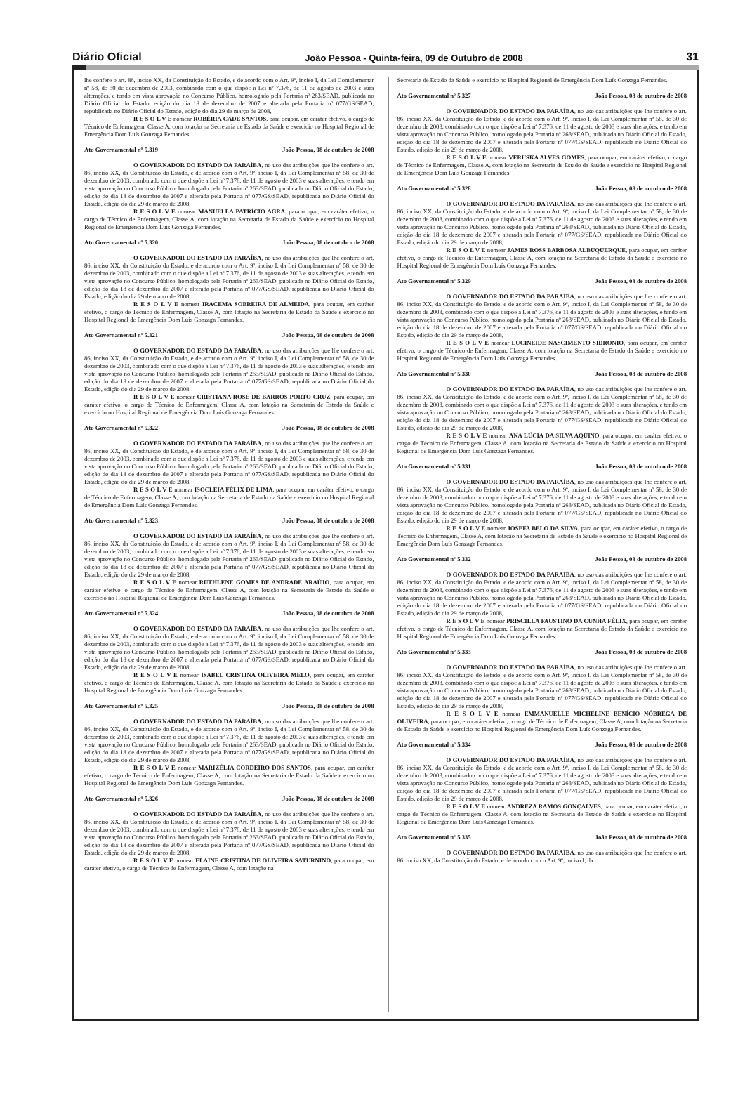Diário Oficial João Pessoa - Quinta-feira, 09 de Outubro de 2008 31
lhe confere o art. 86, inciso XX, da Constituição do Estado, e de acordo com o Art. 9º, inciso I, da Lei Complementar nº 58, de 30 de dezembro de 2003, combinado com o que dispõe a Lei nº 7.376, de 11 de agosto de 2003 e suas alterações, e tendo em vista aprovação no Concurso Público, homologado pela Portaria nº 263/SEAD, publicada no Diário Oficial do Estado, edição do dia 18 de dezembro de 2007 e alterada pela Portaria nº 077/GS/SEAD, republicada no Diário Oficial do Estado, edição do dia 29 de março de 2008,
R E S O L V E nomear ROBÉRIA CADE SANTOS, para ocupar, em caráter efetivo, o cargo de Técnico de Enfermagem, Classe A, com lotação na Secretaria de Estado da Saúde e exercício no Hospital Regional de Emergência Dom Luís Gonzaga Fernandes.
Ato Governamental nº 5.319 João Pessoa, 08 de outubro de 2008
O GOVERNADOR DO ESTADO DA PARAÍBA, no uso das atribuições que lhe confere o art. 86, inciso XX, da Constituição do Estado, e de acordo com o Art. 9º, inciso I, da Lei Complementar nº 58, de 30 de dezembro de 2003, combinado com o que dispõe a Lei nº 7.376, de 11 de agosto de 2003 e suas alterações, e tendo em vista aprovação no Concurso Público, homologado pela Portaria nº 263/SEAD, publicada no Diário Oficial do Estado, edição do dia 18 de dezembro de 2007 e alterada pela Portaria nº 077/GS/SEAD, republicada no Diário Oficial do Estado, edição do dia 29 de março de 2008,
R E S O L V E nomear MANUELLA PATRÍCIO AGRA, para ocupar, em caráter efetivo, o cargo de Técnico de Enfermagem, Classe A, com lotação na Secretaria de Estado da Saúde e exercício no Hospital Regional de Emergência Dom Luís Gonzaga Fernandes.
Ato Governamental nº 5.320 João Pessoa, 08 de outubro de 2008
O GOVERNADOR DO ESTADO DA PARAÍBA, no uso das atribuições que lhe confere o art. 86, inciso XX, da Constituição do Estado, e de acordo com o Art. 9º, inciso I, da Lei Complementar nº 58, de 30 de dezembro de 2003, combinado com o que dispõe a Lei nº 7.376, de 11 de agosto de 2003 e suas alterações, e tendo em vista aprovação no Concurso Público, homologado pela Portaria nº 263/SEAD, publicada no Diário Oficial do Estado, edição do dia 18 de dezembro de 2007 e alterada pela Portaria nº 077/GS/SEAD, republicada no Diário Oficial do Estado, edição do dia 29 de março de 2008,
R E S O L V E nomear IRACEMA SOBREIRA DE ALMEIDA, para ocupar, em caráter efetivo, o cargo de Técnico de Enfermagem, Classe A, com lotação na Secretaria de Estado da Saúde e exercício no Hospital Regional de Emergência Dom Luís Gonzaga Fernandes.
Ato Governamental nº 5.321 João Pessoa, 08 de outubro de 2008
O GOVERNADOR DO ESTADO DA PARAÍBA, no uso das atribuições que lhe confere o art. 86, inciso XX, da Constituição do Estado, e de acordo com o Art. 9º, inciso I, da Lei Complementar nº 58, de 30 de dezembro de 2003, combinado com o que dispõe a Lei nº 7.376, de 11 de agosto de 2003 e suas alterações, e tendo em vista aprovação no Concurso Público, homologado pela Portaria nº 263/SEAD, publicada no Diário Oficial do Estado, edição do dia 18 de dezembro de 2007 e alterada pela Portaria nº 077/GS/SEAD, republicada no Diário Oficial do Estado, edição do dia 29 de março de 2008,
R E S O L V E nomear CRISTIANA ROSE DE BARROS PORTO CRUZ, para ocupar, em caráter efetivo, o cargo de Técnico de Enfermagem, Classe A, com lotação na Secretaria de Estado da Saúde e exercício no Hospital Regional de Emergência Dom Luís Gonzaga Fernandes.
Ato Governamental nº 5.322 João Pessoa, 08 de outubro de 2008
O GOVERNADOR DO ESTADO DA PARAÍBA, no uso das atribuições que lhe confere o art. 86, inciso XX, da Constituição do Estado, e de acordo com o Art. 9º, inciso I, da Lei Complementar nº 58, de 30 de dezembro de 2003, combinado com o que dispõe a Lei nº 7.376, de 11 de agosto de 2003 e suas alterações, e tendo em vista aprovação no Concurso Público, homologado pela Portaria nº 263/SEAD, publicada no Diário Oficial do Estado, edição do dia 18 de dezembro de 2007 e alterada pela Portaria nº 077/GS/SEAD, republicada no Diário Oficial do Estado, edição do dia 29 de março de 2008,
R E S O L V E nomear ISOCLEIA FÉLIX DE LIMA, para ocupar, em caráter efetivo, o cargo de Técnico de Enfermagem, Classe A, com lotação na Secretaria de Estado da Saúde e exercício no Hospital Regional de Emergência Dom Luís Gonzaga Fernandes.
Ato Governamental nº 5.323 João Pessoa, 08 de outubro de 2008
O GOVERNADOR DO ESTADO DA PARAÍBA, no uso das atribuições que lhe confere o art. 86, inciso XX, da Constituição do Estado, e de acordo com o Art. 9º, inciso I, da Lei Complementar nº 58, de 30 de dezembro de 2003, combinado com o que dispõe a Lei nº 7.376, de 11 de agosto de 2003 e suas alterações, e tendo em vista aprovação no Concurso Público, homologado pela Portaria nº 263/SEAD, publicada no Diário Oficial do Estado, edição do dia 18 de dezembro de 2007 e alterada pela Portaria nº 077/GS/SEAD, republicada no Diário Oficial do Estado, edição do dia 29 de março de 2008,
R E S O L V E nomear RUTHLENE GOMES DE ANDRADE ARAÚJO, para ocupar, em caráter efetivo, o cargo de Técnico de Enfermagem, Classe A, com lotação na Secretaria de Estado da Saúde e exercício no Hospital Regional de Emergência Dom Luís Gonzaga Fernandes.
Ato Governamental nº 5.324 João Pessoa, 08 de outubro de 2008
O GOVERNADOR DO ESTADO DA PARAÍBA, no uso das atribuições que lhe confere o art. 86, inciso XX, da Constituição do Estado, e de acordo com o Art. 9º, inciso I, da Lei Complementar nº 58, de 30 de dezembro de 2003, combinado com o que dispõe a Lei nº 7.376, de 11 de agosto de 2003 e suas alterações, e tendo em vista aprovação no Concurso Público, homologado pela Portaria nº 263/SEAD, publicada no Diário Oficial do Estado, edição do dia 18 de dezembro de 2007 e alterada pela Portaria nº 077/GS/SEAD, republicada no Diário Oficial do Estado, edição do dia 29 de março de 2008,
R E S O L V E nomear ISABEL CRISTINA OLIVEIRA MELO, para ocupar, em caráter efetivo, o cargo de Técnico de Enfermagem, Classe A, com lotação na Secretaria de Estado da Saúde e exercício no Hospital Regional de Emergência Dom Luís Gonzaga Fernandes.
Ato Governamental nº 5.325 João Pessoa, 08 de outubro de 2008
O GOVERNADOR DO ESTADO DA PARAÍBA, no uso das atribuições que lhe confere o art. 86, inciso XX, da Constituição do Estado, e de acordo com o Art. 9º, inciso I, da Lei Complementar nº 58, de 30 de dezembro de 2003, combinado com o que dispõe a Lei nº 7.376, de 11 de agosto de 2003 e suas alterações, e tendo em vista aprovação no Concurso Público, homologado pela Portaria nº 263/SEAD, publicada no Diário Oficial do Estado, edição do dia 18 de dezembro de 2007 e alterada pela Portaria nº 077/GS/SEAD, republicada no Diário Oficial do Estado, edição do dia 29 de março de 2008,
R E S O L V E nomear MARIZÉLIA CORDEIRO DOS SANTOS, para ocupar, em caráter efetivo, o cargo de Técnico de Enfermagem, Classe A, com lotação na Secretaria de Estado da Saúde e exercício no Hospital Regional de Emergência Dom Luís Gonzaga Fernandes.
Ato Governamental nº 5.326 João Pessoa, 08 de outubro de 2008
O GOVERNADOR DO ESTADO DA PARAÍBA, no uso das atribuições que lhe confere o art. 86, inciso XX, da Constituição do Estado, e de acordo com o Art. 9º, inciso I, da Lei Complementar nº 58, de 30 de dezembro de 2003, combinado com o que dispõe a Lei nº 7.376, de 11 de agosto de 2003 e suas alterações, e tendo em vista aprovação no Concurso Público, homologado pela Portaria nº 263/SEAD, publicada no Diário Oficial do Estado, edição do dia 18 de dezembro de 2007 e alterada pela Portaria nº 077/GS/SEAD, republicada no Diário Oficial do Estado, edição do dia 29 de março de 2008,
R E S O L V E nomear ELAINE CRISTINA DE OLIVEIRA SATURNINO, para ocupar, em caráter efetivo, o cargo de Técnico de Enfermagem, Classe A, com lotação na
Secretaria de Estado da Saúde e exercício no Hospital Regional de Emergência Dom Luís Gonzaga Fernandes.
Ato Governamental nº 5.327 João Pessoa, 08 de outubro de 2008
O GOVERNADOR DO ESTADO DA PARAÍBA, no uso das atribuições que lhe confere o art. 86, inciso XX, da Constituição do Estado, e de acordo com o Art. 9º, inciso I, da Lei Complementar nº 58, de 30 de dezembro de 2003, combinado com o que dispõe a Lei nº 7.376, de 11 de agosto de 2003 e suas alterações, e tendo em vista aprovação no Concurso Público, homologado pela Portaria nº 263/SEAD, publicada no Diário Oficial do Estado, edição do dia 18 de dezembro de 2007 e alterada pela Portaria nº 077/GS/SEAD, republicada no Diário Oficial do Estado, edição do dia 29 de março de 2008,
R E S O L V E nomear VERUSKA ALVES GOMES, para ocupar, em caráter efetivo, o cargo de Técnico de Enfermagem, Classe A, com lotação na Secretaria de Estado da Saúde e exercício no Hospital Regional de Emergência Dom Luís Gonzaga Fernandes.
Ato Governamental nº 5.328 João Pessoa, 08 de outubro de 2008
O GOVERNADOR DO ESTADO DA PARAÍBA, no uso das atribuições que lhe confere o art. 86, inciso XX, da Constituição do Estado, e de acordo com o Art. 9º, inciso I, da Lei Complementar nº 58, de 30 de dezembro de 2003, combinado com o que dispõe a Lei nº 7.376, de 11 de agosto de 2003 e suas alterações, e tendo em vista aprovação no Concurso Público, homologado pela Portaria nº 263/SEAD, publicada no Diário Oficial do Estado, edição do dia 18 de dezembro de 2007 e alterada pela Portaria nº 077/GS/SEAD, republicada no Diário Oficial do Estado, edição do dia 29 de março de 2008,
R E S O L V E nomear JAMES ROSS BARBOSA ALBUQUERQUE, para ocupar, em caráter efetivo, o cargo de Técnico de Enfermagem, Classe A, com lotação na Secretaria de Estado da Saúde e exercício no Hospital Regional de Emergência Dom Luís Gonzaga Fernandes.
Ato Governamental nº 5.329 João Pessoa, 08 de outubro de 2008
O GOVERNADOR DO ESTADO DA PARAÍBA, no uso das atribuições que lhe confere o art. 86, inciso XX, da Constituição do Estado, e de acordo com o Art. 9º, inciso I, da Lei Complementar nº 58, de 30 de dezembro de 2003, combinado com o que dispõe a Lei nº 7.376, de 11 de agosto de 2003 e suas alterações, e tendo em vista aprovação no Concurso Público, homologado pela Portaria nº 263/SEAD, publicada no Diário Oficial do Estado, edição do dia 18 de dezembro de 2007 e alterada pela Portaria nº 077/GS/SEAD, republicada no Diário Oficial do Estado, edição do dia 29 de março de 2008,
R E S O L V E nomear LUCINEIDE NASCIMENTO SIDRONIO, para ocupar, em caráter efetivo, o cargo de Técnico de Enfermagem, Classe A, com lotação na Secretaria de Estado da Saúde e exercício no Hospital Regional de Emergência Dom Luís Gonzaga Fernandes.
Ato Governamental nº 5.330 João Pessoa, 08 de outubro de 2008
O GOVERNADOR DO ESTADO DA PARAÍBA, no uso das atribuições que lhe confere o art. 86, inciso XX, da Constituição do Estado, e de acordo com o Art. 9º, inciso I, da Lei Complementar nº 58, de 30 de dezembro de 2003, combinado com o que dispõe a Lei nº 7.376, de 11 de agosto de 2003 e suas alterações, e tendo em vista aprovação no Concurso Público, homologado pela Portaria nº 263/SEAD, publicada no Diário Oficial do Estado, edição do dia 18 de dezembro de 2007 e alterada pela Portaria nº 077/GS/SEAD, republicada no Diário Oficial do Estado, edição do dia 29 de março de 2008,
R E S O L V E nomear ANA LÚCIA DA SILVA AQUINO, para ocupar, em caráter efetivo, o cargo de Técnico de Enfermagem, Classe A, com lotação na Secretaria de Estado da Saúde e exercício no Hospital Regional de Emergência Dom Luís Gonzaga Fernandes.
Ato Governamental nº 5.331 João Pessoa, 08 de outubro de 2008
O GOVERNADOR DO ESTADO DA PARAÍBA, no uso das atribuições que lhe confere o art. 86, inciso XX, da Constituição do Estado, e de acordo com o Art. 9º, inciso I, da Lei Complementar nº 58, de 30 de dezembro de 2003, combinado com o que dispõe a Lei nº 7.376, de 11 de agosto de 2003 e suas alterações, e tendo em vista aprovação no Concurso Público, homologado pela Portaria nº 263/SEAD, publicada no Diário Oficial do Estado, edição do dia 18 de dezembro de 2007 e alterada pela Portaria nº 077/GS/SEAD, republicada no Diário Oficial do Estado, edição do dia 29 de março de 2008,
R E S O L V E nomear JOSEFA BELO DA SILVA, para ocupar, em caráter efetivo, o cargo de Técnico de Enfermagem, Classe A, com lotação na Secretaria de Estado da Saúde e exercício no Hospital Regional de Emergência Dom Luís Gonzaga Fernandes.
Ato Governamental nº 5.332 João Pessoa, 08 de outubro de 2008
O GOVERNADOR DO ESTADO DA PARAÍBA, no uso das atribuições que lhe confere o art. 86, inciso XX, da Constituição do Estado, e de acordo com o Art. 9º, inciso I, da Lei Complementar nº 58, de 30 de dezembro de 2003, combinado com o que dispõe a Lei nº 7.376, de 11 de agosto de 2003 e suas alterações, e tendo em vista aprovação no Concurso Público, homologado pela Portaria nº 263/SEAD, publicada no Diário Oficial do Estado, edição do dia 18 de dezembro de 2007 e alterada pela Portaria nº 077/GS/SEAD, republicada no Diário Oficial do Estado, edição do dia 29 de março de 2008,
R E S O L V E nomear PRISCILLA FAUSTINO DA CUNHA FÉLIX, para ocupar, em caráter efetivo, o cargo de Técnico de Enfermagem, Classe A, com lotação na Secretaria de Estado da Saúde e exercício no Hospital Regional de Emergência Dom Luís Gonzaga Fernandes.
Ato Governamental nº 5.333 João Pessoa, 08 de outubro de 2008
O GOVERNADOR DO ESTADO DA PARAÍBA, no uso das atribuições que lhe confere o art. 86, inciso XX, da Constituição do Estado, e de acordo com o Art. 9º, inciso I, da Lei Complementar nº 58, de 30 de dezembro de 2003, combinado com o que dispõe a Lei nº 7.376, de 11 de agosto de 2003 e suas alterações, e tendo em vista aprovação no Concurso Público, homologado pela Portaria nº 263/SEAD, publicada no Diário Oficial do Estado, edição do dia 18 de dezembro de 2007 e alterada pela Portaria nº 077/GS/SEAD, republicada no Diário Oficial do Estado, edição do dia 29 de março de 2008,
R E S O L V E nomear EMMANUELLE MICHELINE BENÍCIO NÓBREGA DE OLIVEIRA, para ocupar, em caráter efetivo, o cargo de Técnico de Enfermagem, Classe A, com lotação na Secretaria de Estado da Saúde e exercício no Hospital Regional de Emergência Dom Luís Gonzaga Fernandes.
Ato Governamental nº 5.334 João Pessoa, 08 de outubro de 2008
O GOVERNADOR DO ESTADO DA PARAÍBA, no uso das atribuições que lhe confere o art. 86, inciso XX, da Constituição do Estado, e de acordo com o Art. 9º, inciso I, da Lei Complementar nº 58, de 30 de dezembro de 2003, combinado com o que dispõe a Lei nº 7.376, de 11 de agosto de 2003 e suas alterações, e tendo em vista aprovação no Concurso Público, homologado pela Portaria nº 263/SEAD, publicada no Diário Oficial do Estado, edição do dia 18 de dezembro de 2007 e alterada pela Portaria nº 077/GS/SEAD, republicada no Diário Oficial do Estado, edição do dia 29 de março de 2008,
R E S O L V E nomear ANDREZA RAMOS GONÇALVES, para ocupar, em caráter efetivo, o cargo de Técnico de Enfermagem, Classe A, com lotação na Secretaria de Estado da Saúde e exercício no Hospital Regional de Emergência Dom Luís Gonzaga Fernandes.
Ato Governamental nº 5.335 João Pessoa, 08 de outubro de 2008
O GOVERNADOR DO ESTADO DA PARAÍBA, no uso das atribuições que lhe confere o art. 86, inciso XX, da Constituição do Estado, e de acordo com o Art. 9º, inciso I, da